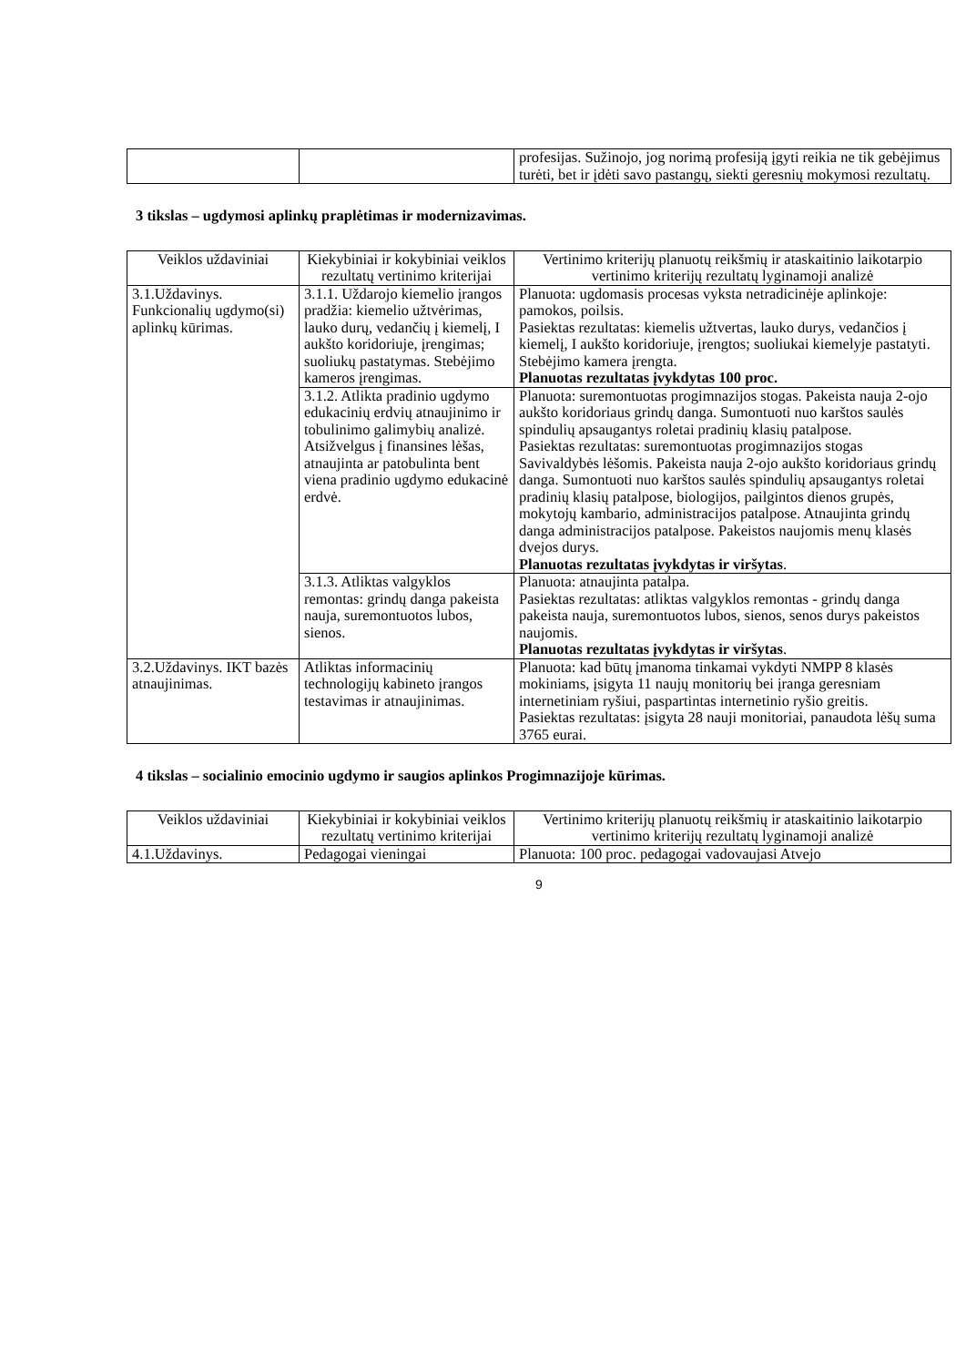| | | profesijas. Sužinojo, jog norimą profesiją įgyti reikia ne tik gebėjimus turėti, bet ir įdėti savo pastangų, siekti geresnių mokymosi rezultatų. |
3 tikslas – ugdymosi aplinkų praplėtimas ir modernizavimas.
| Veiklos uždaviniai | Kiekybiniai ir kokybiniai veiklos rezultatų vertinimo kriterijai | Vertinimo kriterijų planuotų reikšmių ir ataskaitinio laikotarpio vertinimo kriterijų rezultatų lyginamoji analizė |
| 3.1.Uždavinys. Funkcionalių ugdymo(si) aplinkų kūrimas. | 3.1.1. Uždarojo kiemelio įrangos pradžia: kiemelio užtvėrimas, lauko durų, vedančių į kiemelį, I aukšto koridoriuje, įrengimas; suoliukų pastatymas. Stebėjimo kameros įrengimas. | Planuota: ugdomasis procesas vyksta netradicinėje aplinkoje: pamokos, poilsis. Pasiektas rezultatas: kiemelis užtvertas, lauko durys, vedančios į kiemelį, I aukšto koridoriuje, įrengtos; suoliukai kiemelyje pastatyti. Stebėjimo kamera įrengta. Planuotas rezultatas įvykdytas 100 proc. |
| | 3.1.2. Atlikta pradinio ugdymo edukacinių erdvių atnaujinimo ir tobulinimo galimybių analizė. Atsižvelgus į finansines lėšas, atnaujinta ar patobulinta bent viena pradinio ugdymo edukacinė erdvė. | Planuota: suremontuotas progimnazijos stogas. Pakeista nauja 2-ojo aukšto koridoriaus grindų danga. Sumontuoti nuo karštos saulės spindulių apsaugantys roletai pradinių klasių patalpose. Pasiektas rezultatas: suremontuotas progimnazijos stogas Savivaldybės lėšomis. Pakeista nauja 2-ojo aukšto koridoriaus grindų danga. Sumontuoti nuo karštos saulės spindulių apsaugantys roletai pradinių klasių patalpose, biologijos, pailgintos dienos grupės, mokytojų kambario, administracijos patalpose. Atnaujinta grindų danga administracijos patalpose. Pakeistos naujomis menų klasės dvejos durys. Planuotas rezultatas įvykdytas ir viršytas . |
| | 3.1.3. Atliktas valgyklos remontas: grindų danga pakeista nauja, suremontuotos lubos, sienos. | Planuota: atnaujinta patalpa. Pasiektas rezultatas: atliktas valgyklos remontas - grindų danga pakeista nauja, suremontuotos lubos, sienos, senos durys pakeistos naujomis. Planuotas rezultatas įvykdytas ir viršytas . |
| 3.2.Uždavinys. IKT bazės atnaujinimas. | Atliktas informacinių technologijų kabineto įrangos testavimas ir atnaujinimas. | Planuota: kad būtų įmanoma tinkamai vykdyti NMPP 8 klasės mokiniams, įsigyta 11 naujų monitorių bei įranga geresniam internetiniam ryšiui, paspartintas internetinio ryšio greitis. Pasiektas rezultatas: įsigyta 28 nauji monitoriai, panaudota lėšų suma 3765 eurai. |
4 tikslas – socialinio emocinio ugdymo ir saugios aplinkos Progimnazijoje kūrimas.
| Veiklos uždaviniai | Kiekybiniai ir kokybiniai veiklos rezultatų vertinimo kriterijai | Vertinimo kriterijų planuotų reikšmių ir ataskaitinio laikotarpio vertinimo kriterijų rezultatų lyginamoji analizė |
| 4.1.Uždavinys. | Pedagogai vieningai | Planuota: 100 proc. pedagogai vadovaujasi Atvejo |
9